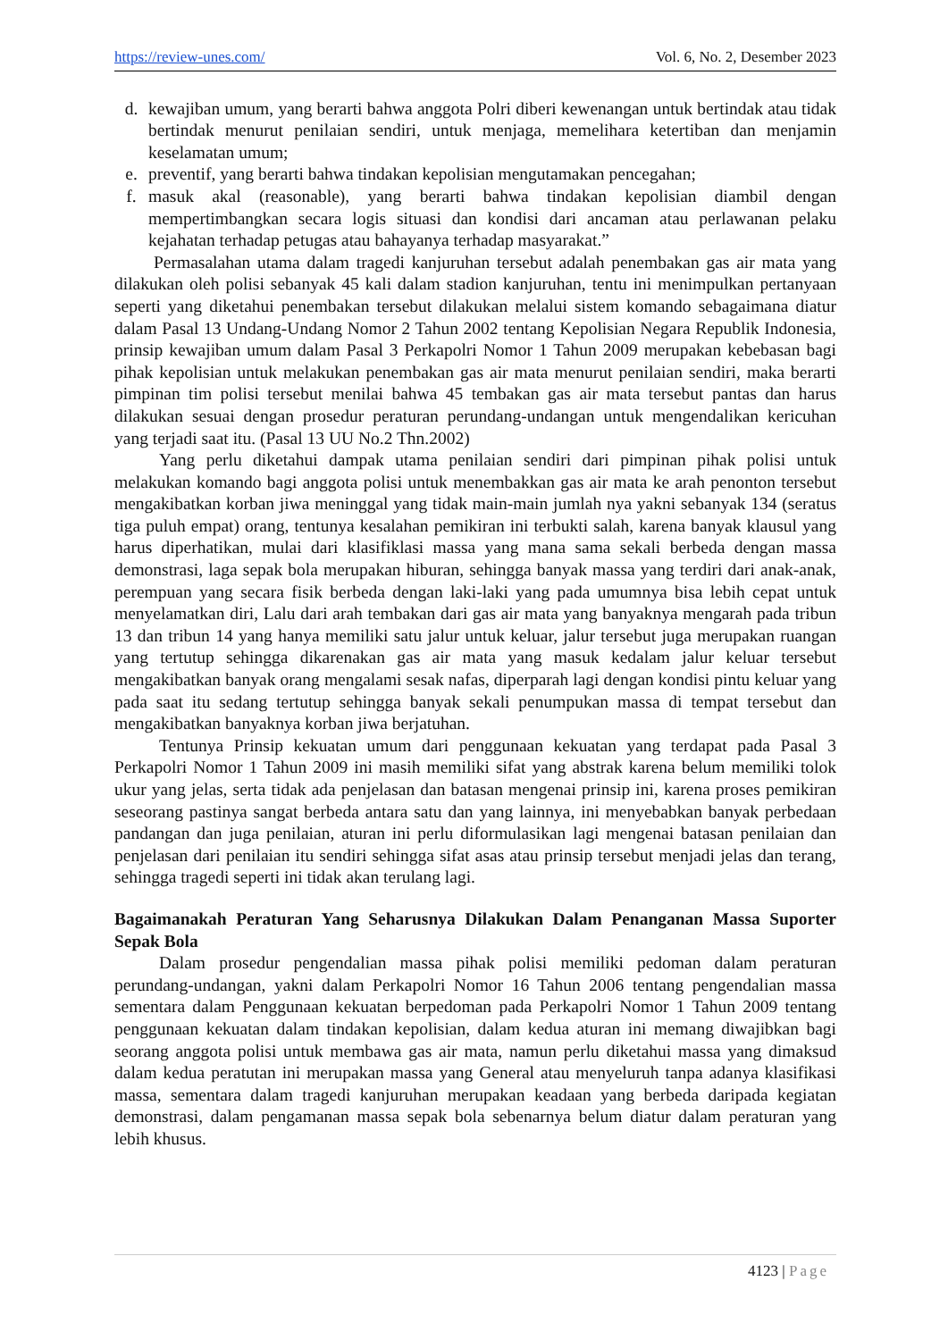https://review-unes.com/ Vol. 6, No. 2, Desember 2023
d. kewajiban umum, yang berarti bahwa anggota Polri diberi kewenangan untuk bertindak atau tidak bertindak menurut penilaian sendiri, untuk menjaga, memelihara ketertiban dan menjamin keselamatan umum;
e. preventif, yang berarti bahwa tindakan kepolisian mengutamakan pencegahan;
f. masuk akal (reasonable), yang berarti bahwa tindakan kepolisian diambil dengan mempertimbangkan secara logis situasi dan kondisi dari ancaman atau perlawanan pelaku kejahatan terhadap petugas atau bahayanya terhadap masyarakat.”
Permasalahan utama dalam tragedi kanjuruhan tersebut adalah penembakan gas air mata yang dilakukan oleh polisi sebanyak 45 kali dalam stadion kanjuruhan, tentu ini menimpulkan pertanyaan seperti yang diketahui penembakan tersebut dilakukan melalui sistem komando sebagaimana diatur dalam Pasal 13 Undang-Undang Nomor 2 Tahun 2002 tentang Kepolisian Negara Republik Indonesia, prinsip kewajiban umum dalam Pasal 3 Perkapolri Nomor 1 Tahun 2009 merupakan kebebasan bagi pihak kepolisian untuk melakukan penembakan gas air mata menurut penilaian sendiri, maka berarti pimpinan tim polisi tersebut menilai bahwa 45 tembakan gas air mata tersebut pantas dan harus dilakukan sesuai dengan prosedur peraturan perundang-undangan untuk mengendalikan kericuhan yang terjadi saat itu. (Pasal 13 UU No.2 Thn.2002)
Yang perlu diketahui dampak utama penilaian sendiri dari pimpinan pihak polisi untuk melakukan komando bagi anggota polisi untuk menembakkan gas air mata ke arah penonton tersebut mengakibatkan korban jiwa meninggal yang tidak main-main jumlah nya yakni sebanyak 134 (seratus tiga puluh empat) orang, tentunya kesalahan pemikiran ini terbukti salah, karena banyak klausul yang harus diperhatikan, mulai dari klasifiklasi massa yang mana sama sekali berbeda dengan massa demonstrasi, laga sepak bola merupakan hiburan, sehingga banyak massa yang terdiri dari anak-anak, perempuan yang secara fisik berbeda dengan laki-laki yang pada umumnya bisa lebih cepat untuk menyelamatkan diri, Lalu dari arah tembakan dari gas air mata yang banyaknya mengarah pada tribun 13 dan tribun 14 yang hanya memiliki satu jalur untuk keluar, jalur tersebut juga merupakan ruangan yang tertutup sehingga dikarenakan gas air mata yang masuk kedalam jalur keluar tersebut mengakibatkan banyak orang mengalami sesak nafas, diperparah lagi dengan kondisi pintu keluar yang pada saat itu sedang tertutup sehingga banyak sekali penumpukan massa di tempat tersebut dan mengakibatkan banyaknya korban jiwa berjatuhan.
Tentunya Prinsip kekuatan umum dari penggunaan kekuatan yang terdapat pada Pasal 3 Perkapolri Nomor 1 Tahun 2009 ini masih memiliki sifat yang abstrak karena belum memiliki tolok ukur yang jelas, serta tidak ada penjelasan dan batasan mengenai prinsip ini, karena proses pemikiran seseorang pastinya sangat berbeda antara satu dan yang lainnya, ini menyebabkan banyak perbedaan pandangan dan juga penilaian, aturan ini perlu diformulasikan lagi mengenai batasan penilaian dan penjelasan dari penilaian itu sendiri sehingga sifat asas atau prinsip tersebut menjadi jelas dan terang, sehingga tragedi seperti ini tidak akan terulang lagi.
Bagaimanakah Peraturan Yang Seharusnya Dilakukan Dalam Penanganan Massa Suporter Sepak Bola
Dalam prosedur pengendalian massa pihak polisi memiliki pedoman dalam peraturan perundang-undangan, yakni dalam Perkapolri Nomor 16 Tahun 2006 tentang pengendalian massa sementara dalam Penggunaan kekuatan berpedoman pada Perkapolri Nomor 1 Tahun 2009 tentang penggunaan kekuatan dalam tindakan kepolisian, dalam kedua aturan ini memang diwajibkan bagi seorang anggota polisi untuk membawa gas air mata, namun perlu diketahui massa yang dimaksud dalam kedua peratutan ini merupakan massa yang General atau menyeluruh tanpa adanya klasifikasi massa, sementara dalam tragedi kanjuruhan merupakan keadaan yang berbeda daripada kegiatan demonstrasi, dalam pengamanan massa sepak bola sebenarnya belum diatur dalam peraturan yang lebih khusus.
4123 | Page